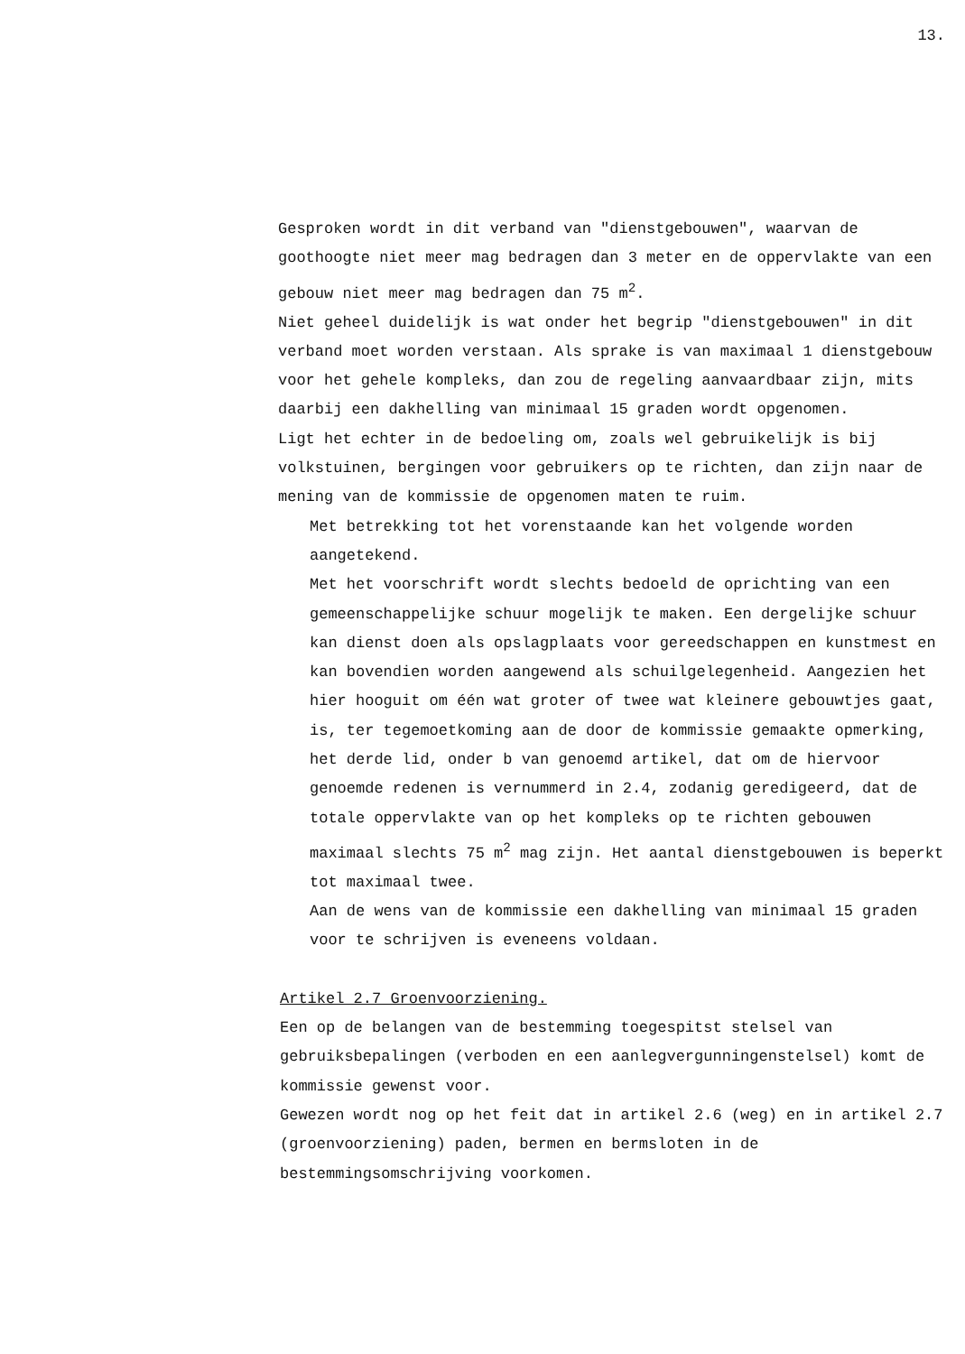13.
Gesproken wordt in dit verband van "dienstgebouwen", waarvan de goothoogte niet meer mag bedragen dan 3 meter en de oppervlakte van een gebouw niet meer mag bedragen dan 75 m<sup>2</sup>.
Niet geheel duidelijk is wat onder het begrip "dienstgebouwen" in dit verband moet worden verstaan. Als sprake is van maximaal 1 dienstgebouw voor het gehele kompleks, dan zou de regeling aanvaardbaar zijn, mits daarbij een dakhelling van minimaal 15 graden wordt opgenomen.
Ligt het echter in de bedoeling om, zoals wel gebruikelijk is bij volkstuinen, bergingen voor gebruikers op te richten, dan zijn naar de mening van de kommissie de opgenomen maten te ruim.
Met betrekking tot het vorenstaande kan het volgende worden aangetekend.
Met het voorschrift wordt slechts bedoeld de oprichting van een gemeenschappelijke schuur mogelijk te maken. Een dergelijke schuur kan dienst doen als opslagplaats voor gereedschappen en kunstmest en kan bovendien worden aangewend als schuilgelegenheid. Aangezien het hier hooguit om één wat groter of twee wat kleinere gebouwtjes gaat, is, ter tegemoetkoming aan de door de kommissie gemaakte opmerking, het derde lid, onder b van genoemd artikel, dat om de hiervoor genoemde redenen is vernummerd in 2.4, zodanig geredigeerd, dat de totale oppervlakte van op het kompleks op te richten gebouwen maximaal slechts 75 m<sup>2</sup> mag zijn. Het aantal dienstgebouwen is beperkt tot maximaal twee.
Aan de wens van de kommissie een dakhelling van minimaal 15 graden voor te schrijven is eveneens voldaan.
Artikel 2.7 Groenvoorziening.
Een op de belangen van de bestemming toegespitst stelsel van gebruiksbepalingen (verboden en een aanlegvergunningenstelsel) komt de kommissie gewenst voor.
Gewezen wordt nog op het feit dat in artikel 2.6 (weg) en in artikel 2.7 (groenvoorziening) paden, bermen en bermsloten in de bestemmingsomschrijving voorkomen.